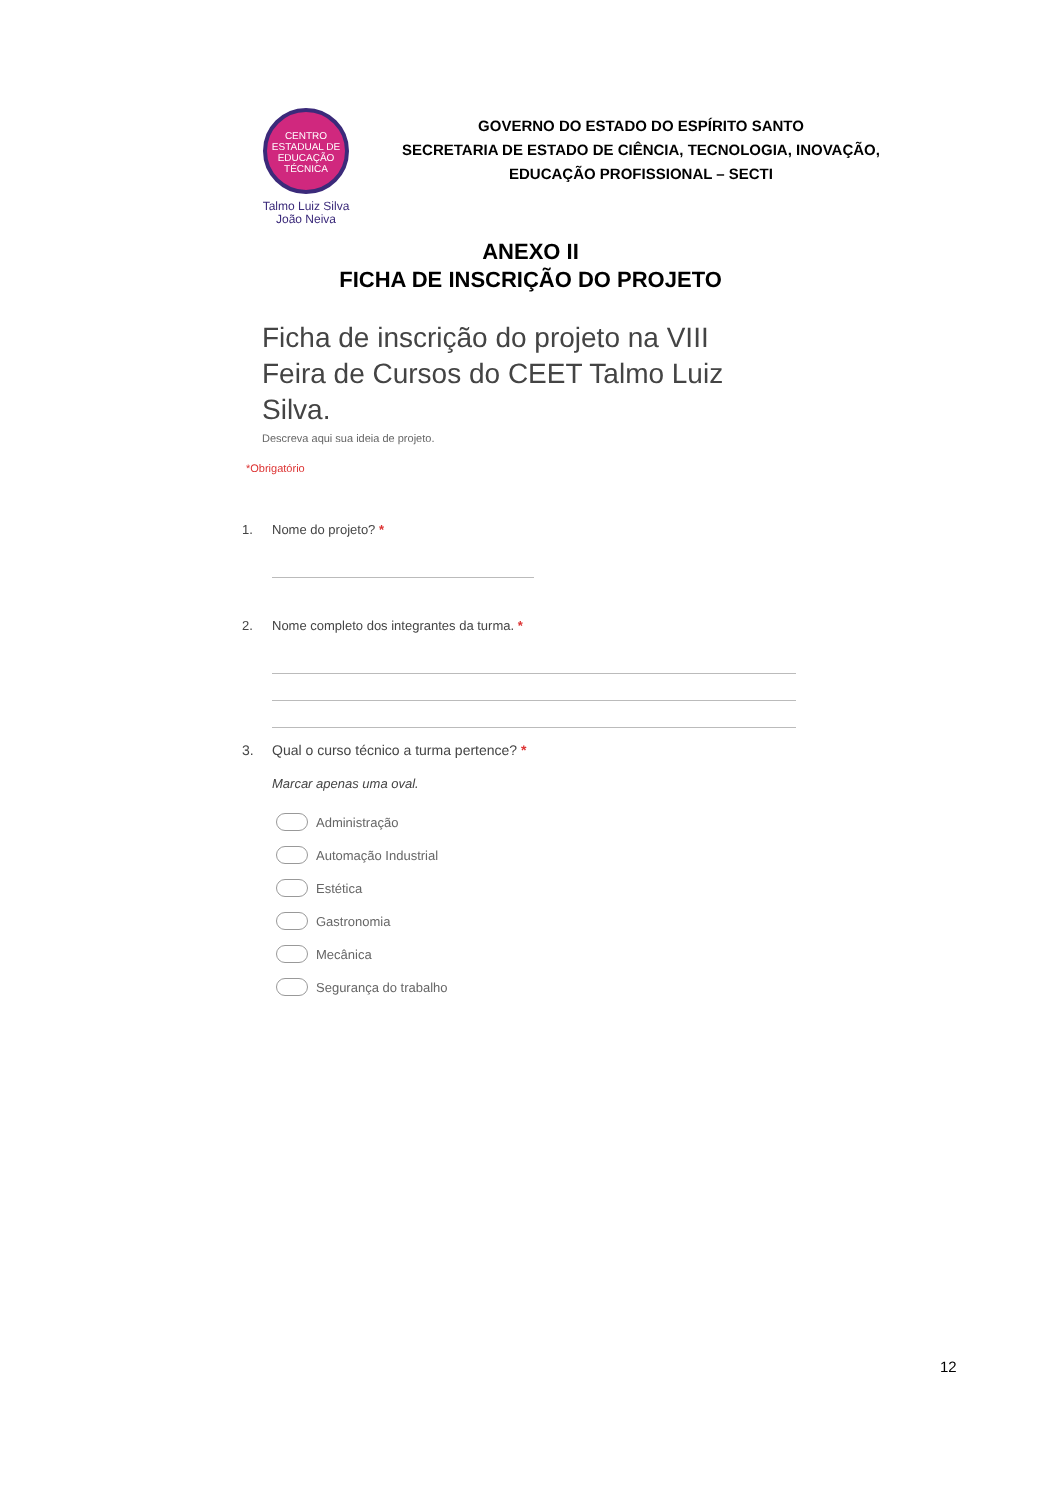CENTRO
ESTADUAL DE
EDUCAÇÃO
TÉCNICA
Talmo Luiz Silva
João Neiva
GOVERNO DO ESTADO DO ESPÍRITO SANTO
SECRETARIA DE ESTADO DE CIÊNCIA, TECNOLOGIA, INOVAÇÃO,
EDUCAÇÃO PROFISSIONAL – SECTI
ANEXO II
FICHA DE INSCRIÇÃO DO PROJETO
Ficha de inscrição do projeto na VIII Feira de Cursos do CEET Talmo Luiz Silva.
Descreva aqui sua ideia de projeto.
*Obrigatório
1. Nome do projeto? *
2. Nome completo dos integrantes da turma. *
3. Qual o curso técnico a turma pertence? *
Marcar apenas uma oval.
Administração
Automação Industrial
Estética
Gastronomia
Mecânica
Segurança do trabalho
12